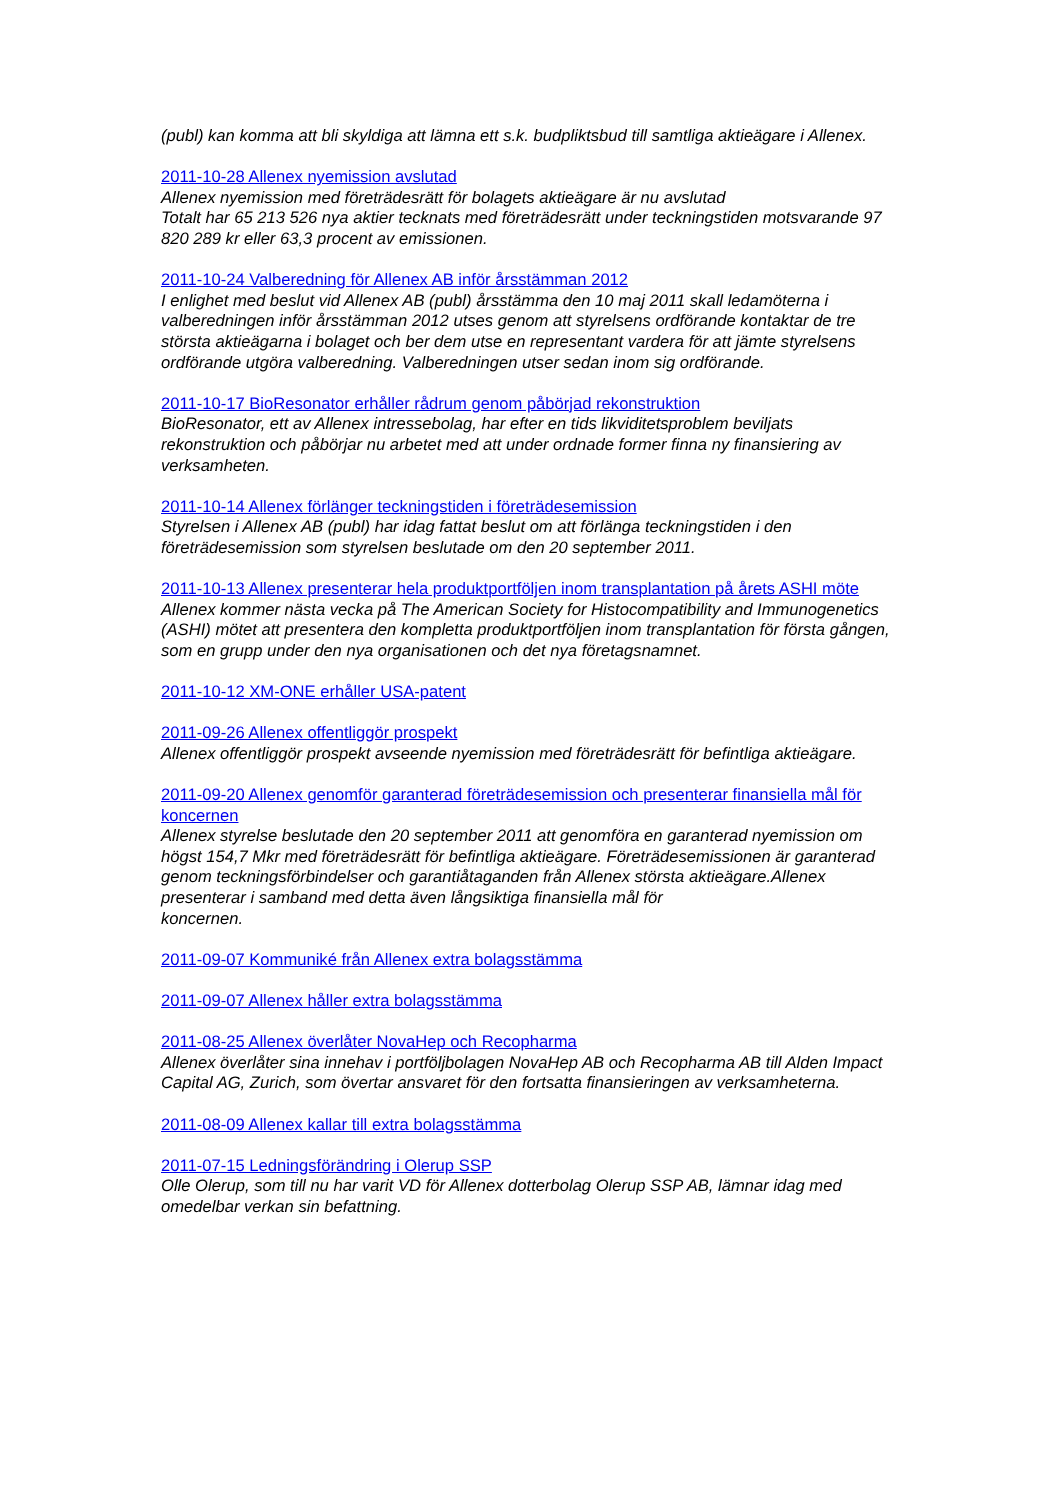(publ) kan komma att bli skyldiga att lämna ett s.k. budpliktsbud till samtliga aktieägare i Allenex.
2011-10-28 Allenex nyemission avslutad
Allenex nyemission med företrädesrätt för bolagets aktieägare är nu avslutad
Totalt har 65 213 526 nya aktier tecknats med företrädesrätt under teckningstiden motsvarande 97 820 289 kr eller 63,3 procent av emissionen.
2011-10-24 Valberedning för Allenex AB inför årsstämman 2012
I enlighet med beslut vid Allenex AB (publ) årsstämma den 10 maj 2011 skall ledamöterna i valberedningen inför årsstämman 2012 utses genom att styrelsens ordförande kontaktar de tre största aktieägarna i bolaget och ber dem utse en representant vardera för att jämte styrelsens ordförande utgöra valberedning. Valberedningen utser sedan inom sig ordförande.
2011-10-17 BioResonator erhåller rådrum genom påbörjad rekonstruktion
BioResonator, ett av Allenex intressebolag, har efter en tids likviditetsproblem beviljats rekonstruktion och påbörjar nu arbetet med att under ordnade former finna ny finansiering av verksamheten.
2011-10-14 Allenex förlänger teckningstiden i företrädesemission
Styrelsen i Allenex AB (publ) har idag fattat beslut om att förlänga teckningstiden i den företrädesemission som styrelsen beslutade om den 20 september 2011.
2011-10-13 Allenex presenterar hela produktportföljen inom transplantation på årets ASHI möte
Allenex kommer nästa vecka på The American Society for Histocompatibility and Immunogenetics (ASHI) mötet att presentera den kompletta produktportföljen inom transplantation för första gången, som en grupp under den nya organisationen och det nya företagsnamnet.
2011-10-12 XM-ONE erhåller USA-patent
2011-09-26 Allenex offentliggör prospekt
Allenex offentliggör prospekt avseende nyemission med företrädesrätt för befintliga aktieägare.
2011-09-20 Allenex genomför garanterad företrädesemission och presenterar finansiella mål för koncernen
Allenex styrelse beslutade den 20 september 2011 att genomföra en garanterad nyemission om högst 154,7 Mkr med företrädesrätt för befintliga aktieägare. Företrädesemissionen är garanterad genom teckningsförbindelser och garantiåtaganden från Allenex största aktieägare.Allenex presenterar i samband med detta även långsiktiga finansiella mål för
koncernen.
2011-09-07 Kommuniké från Allenex extra bolagsstämma
2011-09-07 Allenex håller extra bolagsstämma
2011-08-25 Allenex överlåter NovaHep och Recopharma
Allenex överlåter sina innehav i portföljbolagen NovaHep AB och Recopharma AB till Alden Impact Capital AG, Zurich, som övertar ansvaret för den fortsatta finansieringen av verksamheterna.
2011-08-09 Allenex kallar till extra bolagsstämma
2011-07-15 Ledningsförändring i Olerup SSP
Olle Olerup, som till nu har varit VD för Allenex dotterbolag Olerup SSP AB, lämnar idag med omedelbar verkan sin befattning.